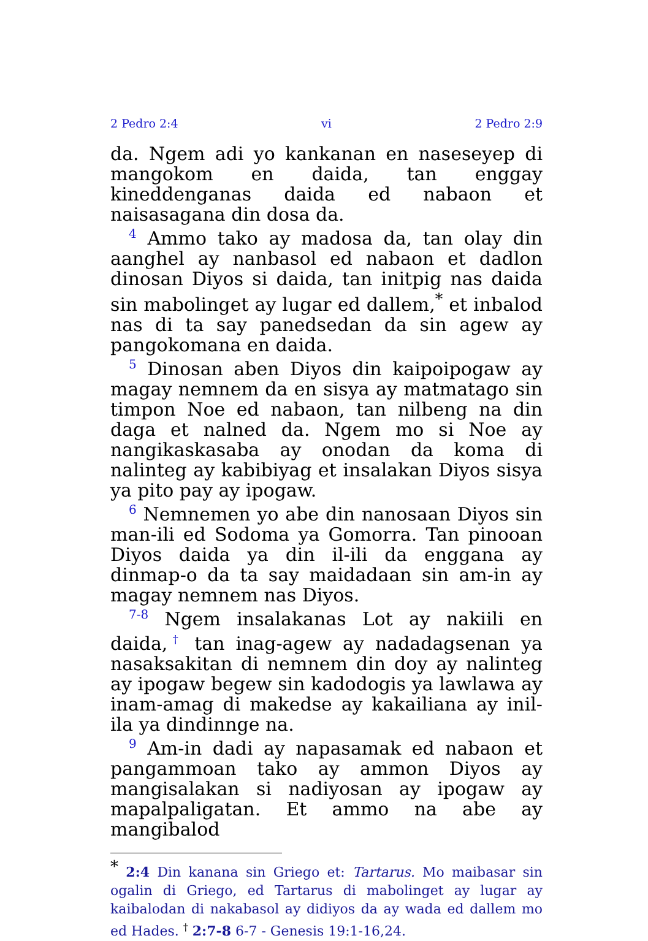2 Pedro 2:4 vi 2 Pedro 2:9
da. Ngem adi yo kankanan en naseseyep di man­gokom en daida, tan enggay kineddenganas daida ed nabaon et naisasagana din dosa da.
4 Ammo tako ay madosa da, tan olay din aanghel ay nanbasol ed nabaon et dadlon dinosan Diyos si daida, tan initpig nas daida sin mabolinget ay lu­gar ed dallem,<sup>*</sup> et inbalod nas di ta say panedsed­an da sin agew ay pangokomana en daida.
5 Dinosan aben Diyos din kaipoipogaw ay ma­gay nemnem da en sisya ay matmatago sin timpon Noe ed nabaon, tan nilbeng na din daga et nalned da. Ngem mo si Noe ay nangikaskasaba ay onodan da koma di nalinteg ay kabibiyag et insalakan Diyos sisya ya pito pay ay ipogaw.
6 Nemnemen yo abe din nanosaan Diyos sin man-ili ed Sodoma ya Gomorra. Tan pinooan Diyos daida ya din il-ili da enggana ay dinmap-o da ta say maidadaan sin am-in ay magay nemnem nas Diyos.
7-8 Ngem insalakanas Lot ay nakiili en daida,<sup>†</sup> tan inag-agew ay nadadagsenan ya nasaksaki­tan di nemnem din doy ay nalinteg ay ipogaw begew sin kadodogis ya lawlawa ay inam-amag di makedse ay kakailiana ay inil-ila ya dindinnge na.
9 Am-in dadi ay napasamak ed nabaon et pangammoan tako ay ammon Diyos ay mangisalakan si nadiyosan ay ipogaw ay mapalpaligatan. Et ammo na abe ay mangibalod
<sup>*</sup> 2:4 Din kanana sin Griego et: Tartarus. Mo maibasar sin ogalin di Griego, ed Tartarus di mabolinget ay lugar ay kaibalodan di nakabasol ay didiyos da ay wada ed dallem mo ed Hades. <sup>†</sup> 2:7-8 6-7 - Genesis 19:1-16,24.